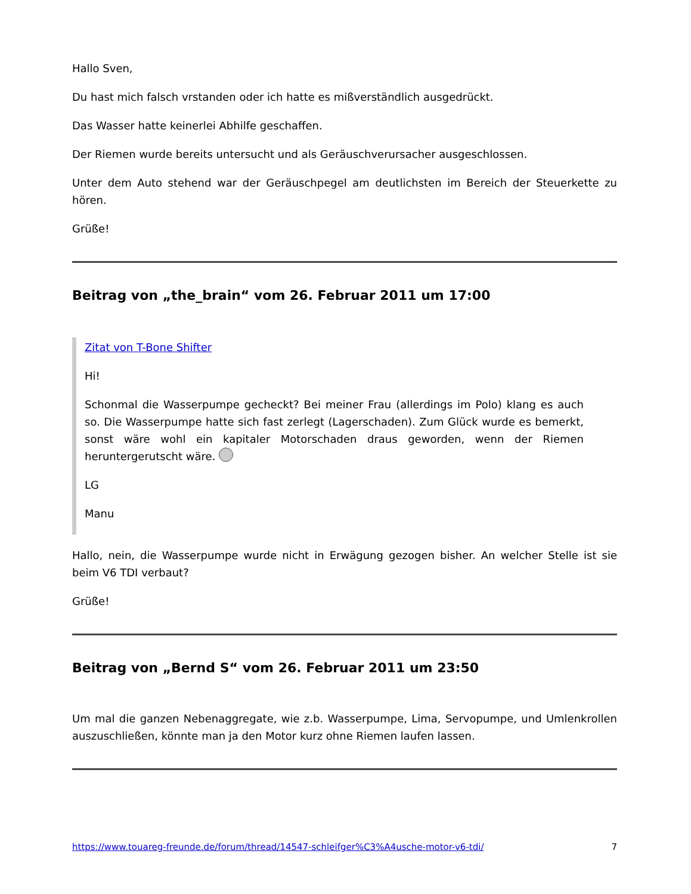Hallo Sven,
Du hast mich falsch vrstanden oder ich hatte es mißverständlich ausgedrückt.
Das Wasser hatte keinerlei Abhilfe geschaffen.
Der Riemen wurde bereits untersucht und als Geräuschverursacher ausgeschlossen.
Unter dem Auto stehend war der Geräuschpegel am deutlichsten im Bereich der Steuerkette zu hören.
Grüße!
Beitrag von „the_brain“ vom 26. Februar 2011 um 17:00
Zitat von T-Bone Shifter
Hi!
Schonmal die Wasserpumpe gecheckt? Bei meiner Frau (allerdings im Polo) klang es auch so. Die Wasserpumpe hatte sich fast zerlegt (Lagerschaden). Zum Glück wurde es bemerkt, sonst wäre wohl ein kapitaler Motorschaden draus geworden, wenn der Riemen heruntergerutscht wäre.
LG
Manu
Hallo, nein, die Wasserpumpe wurde nicht in Erwägung gezogen bisher. An welcher Stelle ist sie beim V6 TDI verbaut?
Grüße!
Beitrag von „Bernd S“ vom 26. Februar 2011 um 23:50
Um mal die ganzen Nebenaggregate, wie z.b. Wasserpumpe, Lima, Servopumpe, und Umlenkrollen auszuschließen, könnte man ja den Motor kurz ohne Riemen laufen lassen.
https://www.touareg-freunde.de/forum/thread/14547-schleifger%C3%A4usche-motor-v6-tdi/ 7